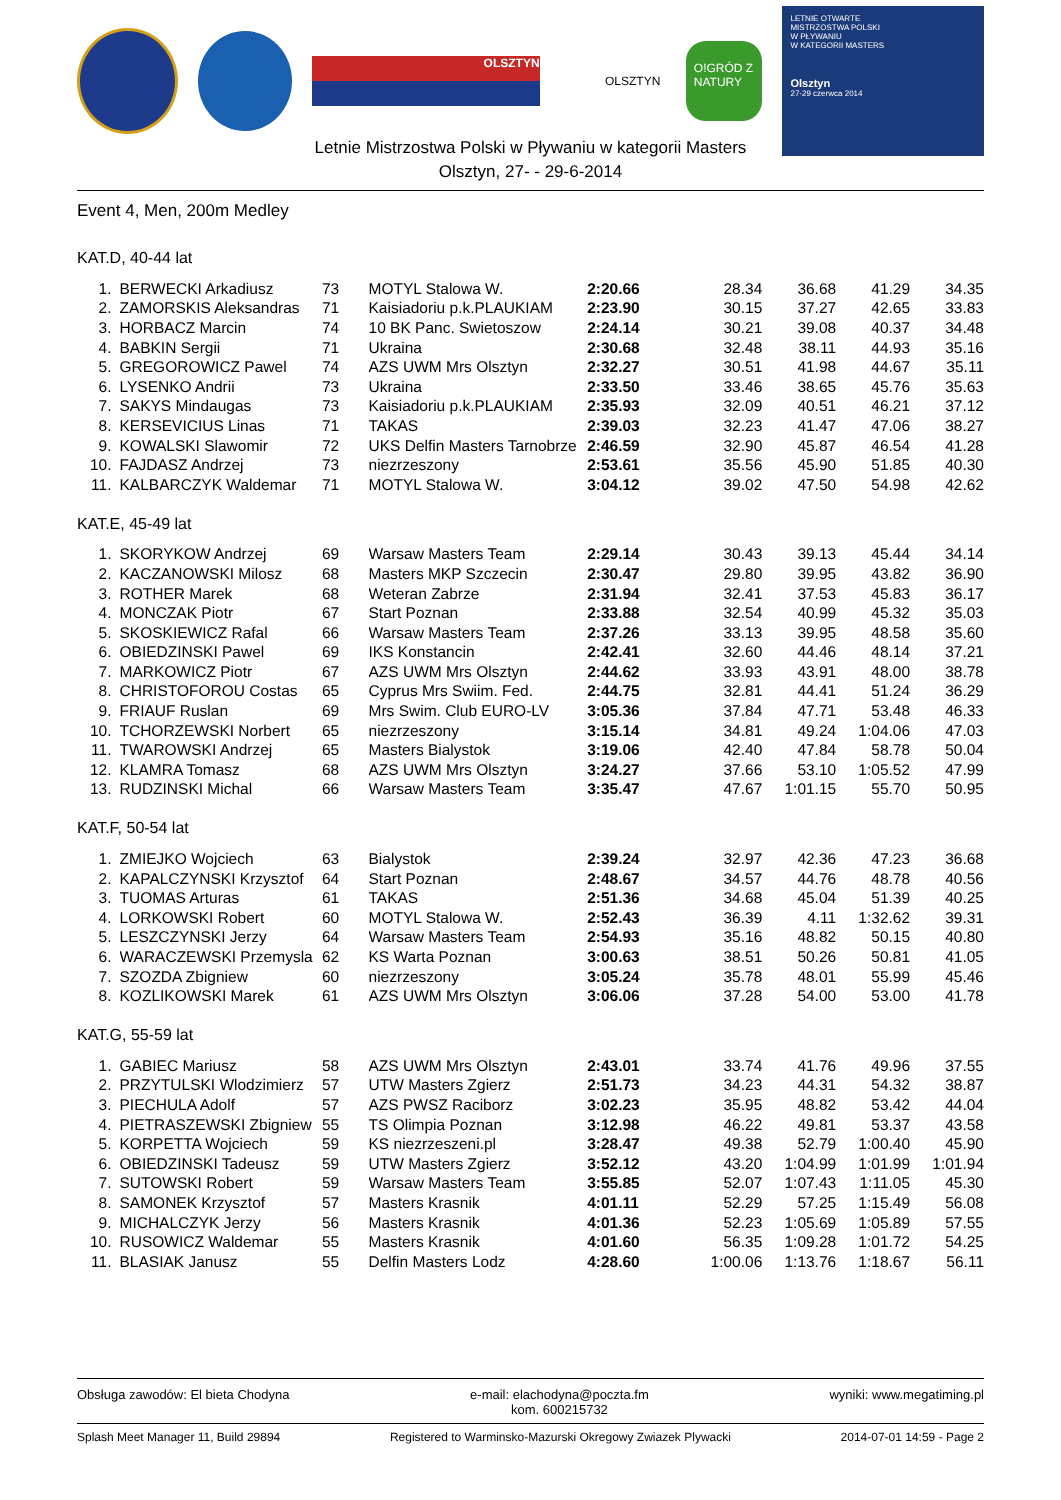OLSZTYN
OLSZTYN
O!GRÓD Z NATURY
LETNIE OTWARTE
MISTRZOSTWA POLSKI
W PŁYWANIU
W KATEGORII MASTERS
Olsztyn
27-29 czerwca 2014
Letnie Mistrzostwa Polski w Pływaniu w kategorii Masters
Olsztyn, 27- - 29-6-2014
Event 4, Men, 200m Medley
KAT.D, 40-44 lat
| 1. | BERWECKI Arkadiusz | 73 | MOTYL Stalowa W. | 2:20.66 | 28.34 | 36.68 | 41.29 | 34.35 |
| 2. | ZAMORSKIS Aleksandras | 71 | Kaisiadoriu p.k.PLAUKIAM | 2:23.90 | 30.15 | 37.27 | 42.65 | 33.83 |
| 3. | HORBACZ Marcin | 74 | 10 BK Panc. Swietoszow | 2:24.14 | 30.21 | 39.08 | 40.37 | 34.48 |
| 4. | BABKIN Sergii | 71 | Ukraina | 2:30.68 | 32.48 | 38.11 | 44.93 | 35.16 |
| 5. | GREGOROWICZ Pawel | 74 | AZS UWM Mrs Olsztyn | 2:32.27 | 30.51 | 41.98 | 44.67 | 35.11 |
| 6. | LYSENKO Andrii | 73 | Ukraina | 2:33.50 | 33.46 | 38.65 | 45.76 | 35.63 |
| 7. | SAKYS Mindaugas | 73 | Kaisiadoriu p.k.PLAUKIAM | 2:35.93 | 32.09 | 40.51 | 46.21 | 37.12 |
| 8. | KERSEVICIUS Linas | 71 | TAKAS | 2:39.03 | 32.23 | 41.47 | 47.06 | 38.27 |
| 9. | KOWALSKI Slawomir | 72 | UKS Delfin Masters Tarnobrze | 2:46.59 | 32.90 | 45.87 | 46.54 | 41.28 |
| 10. | FAJDASZ Andrzej | 73 | niezrzeszony | 2:53.61 | 35.56 | 45.90 | 51.85 | 40.30 |
| 11. | KALBARCZYK Waldemar | 71 | MOTYL Stalowa W. | 3:04.12 | 39.02 | 47.50 | 54.98 | 42.62 |
KAT.E, 45-49 lat
| 1. | SKORYKOW Andrzej | 69 | Warsaw Masters Team | 2:29.14 | 30.43 | 39.13 | 45.44 | 34.14 |
| 2. | KACZANOWSKI Milosz | 68 | Masters MKP Szczecin | 2:30.47 | 29.80 | 39.95 | 43.82 | 36.90 |
| 3. | ROTHER Marek | 68 | Weteran Zabrze | 2:31.94 | 32.41 | 37.53 | 45.83 | 36.17 |
| 4. | MONCZAK Piotr | 67 | Start Poznan | 2:33.88 | 32.54 | 40.99 | 45.32 | 35.03 |
| 5. | SKOSKIEWICZ Rafal | 66 | Warsaw Masters Team | 2:37.26 | 33.13 | 39.95 | 48.58 | 35.60 |
| 6. | OBIEDZINSKI Pawel | 69 | IKS Konstancin | 2:42.41 | 32.60 | 44.46 | 48.14 | 37.21 |
| 7. | MARKOWICZ Piotr | 67 | AZS UWM Mrs Olsztyn | 2:44.62 | 33.93 | 43.91 | 48.00 | 38.78 |
| 8. | CHRISTOFOROU Costas | 65 | Cyprus Mrs Swiim. Fed. | 2:44.75 | 32.81 | 44.41 | 51.24 | 36.29 |
| 9. | FRIAUF Ruslan | 69 | Mrs Swim. Club EURO-LV | 3:05.36 | 37.84 | 47.71 | 53.48 | 46.33 |
| 10. | TCHORZEWSKI Norbert | 65 | niezrzeszony | 3:15.14 | 34.81 | 49.24 | 1:04.06 | 47.03 |
| 11. | TWAROWSKI Andrzej | 65 | Masters Bialystok | 3:19.06 | 42.40 | 47.84 | 58.78 | 50.04 |
| 12. | KLAMRA Tomasz | 68 | AZS UWM Mrs Olsztyn | 3:24.27 | 37.66 | 53.10 | 1:05.52 | 47.99 |
| 13. | RUDZINSKI Michal | 66 | Warsaw Masters Team | 3:35.47 | 47.67 | 1:01.15 | 55.70 | 50.95 |
KAT.F, 50-54 lat
| 1. | ZMIEJKO Wojciech | 63 | Bialystok | 2:39.24 | 32.97 | 42.36 | 47.23 | 36.68 |
| 2. | KAPALCZYNSKI Krzysztof | 64 | Start Poznan | 2:48.67 | 34.57 | 44.76 | 48.78 | 40.56 |
| 3. | TUOMAS Arturas | 61 | TAKAS | 2:51.36 | 34.68 | 45.04 | 51.39 | 40.25 |
| 4. | LORKOWSKI Robert | 60 | MOTYL Stalowa W. | 2:52.43 | 36.39 | 4.11 | 1:32.62 | 39.31 |
| 5. | LESZCZYNSKI Jerzy | 64 | Warsaw Masters Team | 2:54.93 | 35.16 | 48.82 | 50.15 | 40.80 |
| 6. | WARACZEWSKI Przemysla | 62 | KS Warta Poznan | 3:00.63 | 38.51 | 50.26 | 50.81 | 41.05 |
| 7. | SZOZDA Zbigniew | 60 | niezrzeszony | 3:05.24 | 35.78 | 48.01 | 55.99 | 45.46 |
| 8. | KOZLIKOWSKI Marek | 61 | AZS UWM Mrs Olsztyn | 3:06.06 | 37.28 | 54.00 | 53.00 | 41.78 |
KAT.G, 55-59 lat
| 1. | GABIEC Mariusz | 58 | AZS UWM Mrs Olsztyn | 2:43.01 | 33.74 | 41.76 | 49.96 | 37.55 |
| 2. | PRZYTULSKI Wlodzimierz | 57 | UTW Masters Zgierz | 2:51.73 | 34.23 | 44.31 | 54.32 | 38.87 |
| 3. | PIECHULA Adolf | 57 | AZS PWSZ Raciborz | 3:02.23 | 35.95 | 48.82 | 53.42 | 44.04 |
| 4. | PIETRASZEWSKI Zbigniew | 55 | TS Olimpia Poznan | 3:12.98 | 46.22 | 49.81 | 53.37 | 43.58 |
| 5. | KORPETTA Wojciech | 59 | KS niezrzeszeni.pl | 3:28.47 | 49.38 | 52.79 | 1:00.40 | 45.90 |
| 6. | OBIEDZINSKI Tadeusz | 59 | UTW Masters Zgierz | 3:52.12 | 43.20 | 1:04.99 | 1:01.99 | 1:01.94 |
| 7. | SUTOWSKI Robert | 59 | Warsaw Masters Team | 3:55.85 | 52.07 | 1:07.43 | 1:11.05 | 45.30 |
| 8. | SAMONEK Krzysztof | 57 | Masters Krasnik | 4:01.11 | 52.29 | 57.25 | 1:15.49 | 56.08 |
| 9. | MICHALCZYK Jerzy | 56 | Masters Krasnik | 4:01.36 | 52.23 | 1:05.69 | 1:05.89 | 57.55 |
| 10. | RUSOWICZ Waldemar | 55 | Masters Krasnik | 4:01.60 | 56.35 | 1:09.28 | 1:01.72 | 54.25 |
| 11. | BLASIAK Janusz | 55 | Delfin Masters Lodz | 4:28.60 | 1:00.06 | 1:13.76 | 1:18.67 | 56.11 |
Obsługa zawodów: El bieta Chodyna e-mail: elachodyna@poczta.fm
kom. 600215732 wyniki: www.megatiming.pl
Splash Meet Manager 11, Build 29894 Registered to Warminsko-Mazurski Okregowy Zwiazek Plywacki 2014-07-01 14:59 - Page 2